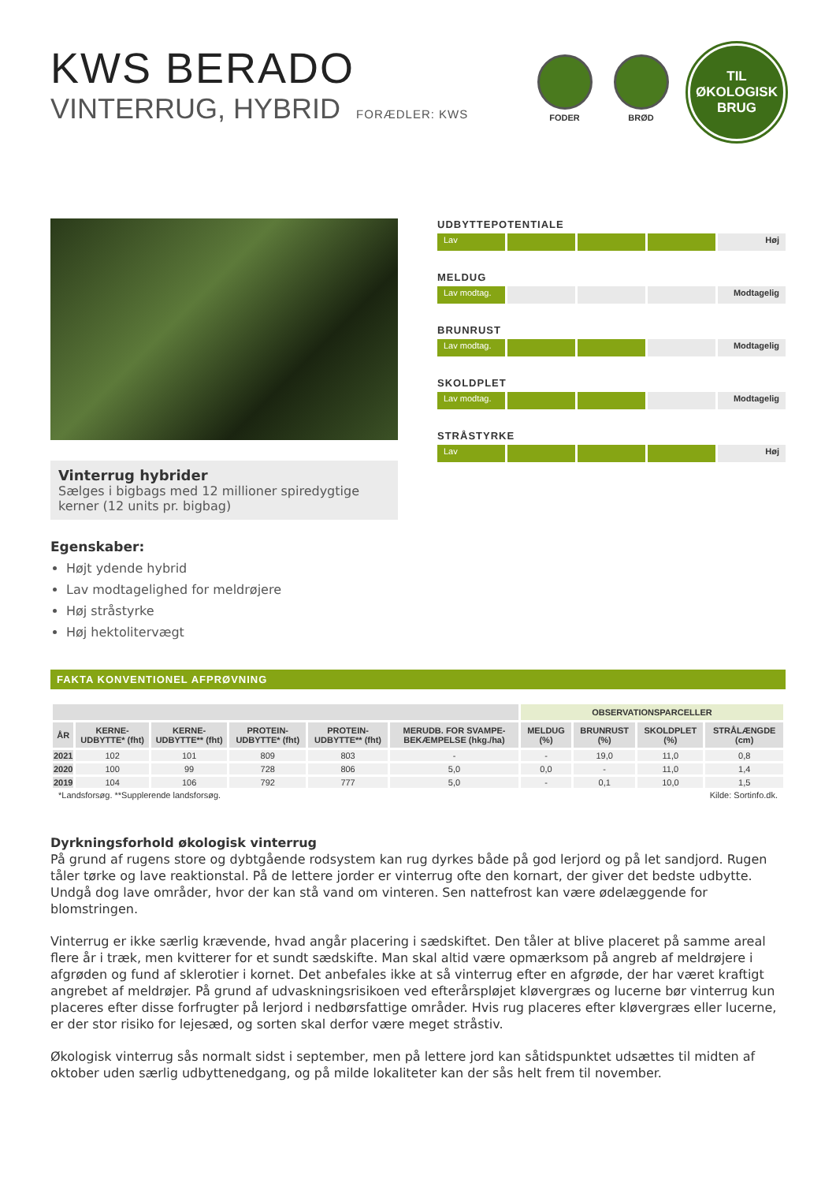KWS BERADO
VINTERRUG, HYBRID FORÆDLER: KWS
FODER BRØD
TIL
ØKOLOGISK
BRUG
Vinterrug hybrider
Sælges i bigbags med 12 millioner spiredygtige kerner (12 units pr. bigbag)
Egenskaber:
Højt ydende hybrid
Lav modtagelighed for meldrøjere
Høj stråstyrke
Høj hektolitervægt
UDBYTTEPOTENTIALE
Lav Høj
MELDUG
Lav modtag. Modtagelig
BRUNRUST
Lav modtag. Modtagelig
SKOLDPLET
Lav modtag. Modtagelig
STRÅSTYRKE
Lav Høj
FAKTA KONVENTIONEL AFPRØVNING
| | | | | | | OBSERVATIONSPARCELLER | | | |
| --- | --- | --- | --- | --- | --- | --- | --- | --- | --- |
| ÅR | KERNE-UDBYTTE* (fht) | KERNE-UDBYTTE** (fht) | PROTEIN-UDBYTTE* (fht) | PROTEIN-UDBYTTE** (fht) | MERUDB. FOR SVAMPE-BEKÆMPELSE (hkg./ha) | MELDUG (%) | BRUNRUST (%) | SKOLDPLET (%) | STRÅLÆNGDE (cm) |
| 2021 | 102 | 101 | 809 | 803 | - | - | 19,0 | 11,0 | 0,8 |
| 2020 | 100 | 99 | 728 | 806 | 5,0 | 0,0 | - | 11,0 | 1,4 |
| 2019 | 104 | 106 | 792 | 777 | 5,0 | - | 0,1 | 10,0 | 1,5 |
*Landsforsøg. **Supplerende landsforsøg. Kilde: Sortinfo.dk.
Dyrkningsforhold økologisk vinterrug
På grund af rugens store og dybtgående rodsystem kan rug dyrkes både på god lerjord og på let sandjord. Rugen tåler tørke og lave reaktionstal. På de lettere jorder er vinterrug ofte den kornart, der giver det bedste udbytte. Undgå dog lave områder, hvor der kan stå vand om vinteren. Sen nattefrost kan være ødelæggende for blomstringen.
Vinterrug er ikke særlig krævende, hvad angår placering i sædskiftet. Den tåler at blive placeret på samme areal flere år i træk, men kvitterer for et sundt sædskifte. Man skal altid være opmærksom på angreb af meldrøjere i afgrøden og fund af sklerotier i kornet. Det anbefales ikke at så vinterrug efter en afgrøde, der har været kraftigt angrebet af meldrøjer. På grund af udvaskningsrisikoen ved efterårspløjet kløvergræs og lucerne bør vinterrug kun placeres efter disse forfrugter på lerjord i nedbørsfattige områder. Hvis rug placeres efter kløvergræs eller lucerne, er der stor risiko for lejesæd, og sorten skal derfor være meget stråstiv.
Økologisk vinterrug sås normalt sidst i september, men på lettere jord kan såtidspunktet udsættes til midten af oktober uden særlig udbyttenedgang, og på milde lokaliteter kan der sås helt frem til november.